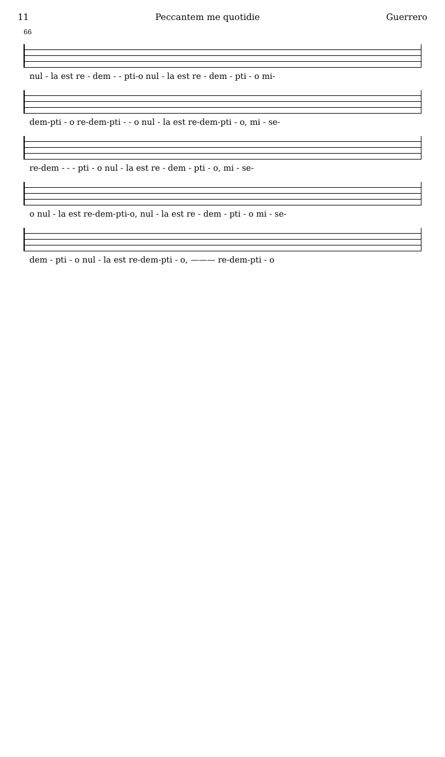11 Peccantem me quotidie Guerrero
66
nul - la est re - dem - - pti-o nul - la est re - dem - pti - o mi-
dem-pti - o re-dem-pti - - o nul - la est re-dem-pti - o, mi - se-
re-dem - - - pti - o nul - la est re - dem - pti - o, mi - se-
o nul - la est re-dem-pti-o, nul - la est re - dem - pti - o mi - se-
dem - pti - o nul - la est re-dem-pti - o, ——— re-dem-pti - o